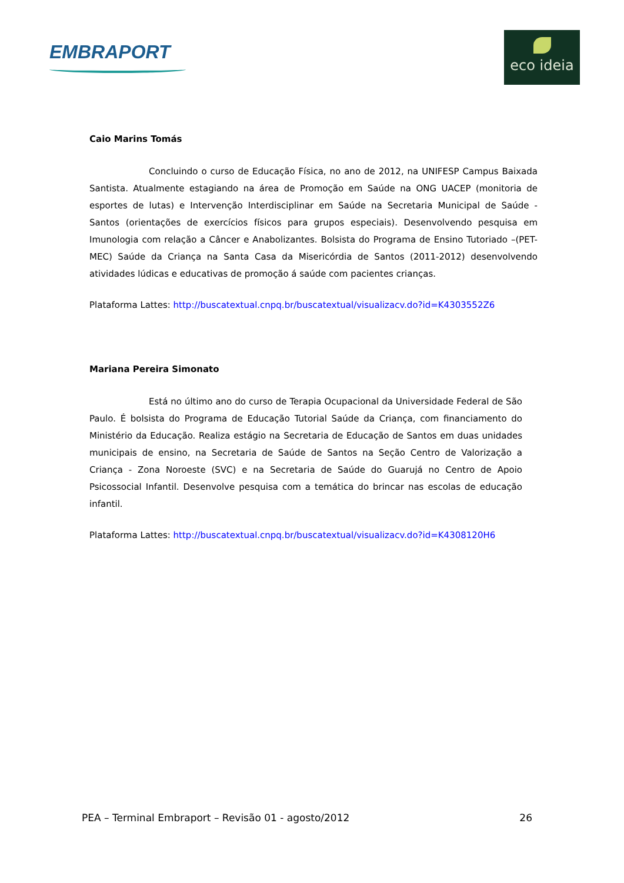EMBRAPORT
eco ideia
Caio Marins Tomás
Concluindo o curso de Educação Física, no ano de 2012, na UNIFESP Campus Baixada Santista. Atualmente estagiando na área de Promoção em Saúde na ONG UACEP (monitoria de esportes de lutas) e Intervenção Interdisciplinar em Saúde na Secretaria Municipal de Saúde - Santos (orientações de exercícios físicos para grupos especiais). Desenvolvendo pesquisa em Imunologia com relação a Câncer e Anabolizantes. Bolsista do Programa de Ensino Tutoriado –(PET- MEC) Saúde da Criança na Santa Casa da Misericórdia de Santos (2011-2012) desenvolvendo atividades lúdicas e educativas de promoção á saúde com pacientes crianças.
Plataforma Lattes: http://buscatextual.cnpq.br/buscatextual/visualizacv.do?id=K4303552Z6
Mariana Pereira Simonato
Está no último ano do curso de Terapia Ocupacional da Universidade Federal de São Paulo. É bolsista do Programa de Educação Tutorial Saúde da Criança, com financiamento do Ministério da Educação. Realiza estágio na Secretaria de Educação de Santos em duas unidades municipais de ensino, na Secretaria de Saúde de Santos na Seção Centro de Valorização a Criança - Zona Noroeste (SVC) e na Secretaria de Saúde do Guarujá no Centro de Apoio Psicossocial Infantil. Desenvolve pesquisa com a temática do brincar nas escolas de educação infantil.
Plataforma Lattes: http://buscatextual.cnpq.br/buscatextual/visualizacv.do?id=K4308120H6
PEA – Terminal Embraport – Revisão 01 - agosto/2012 26